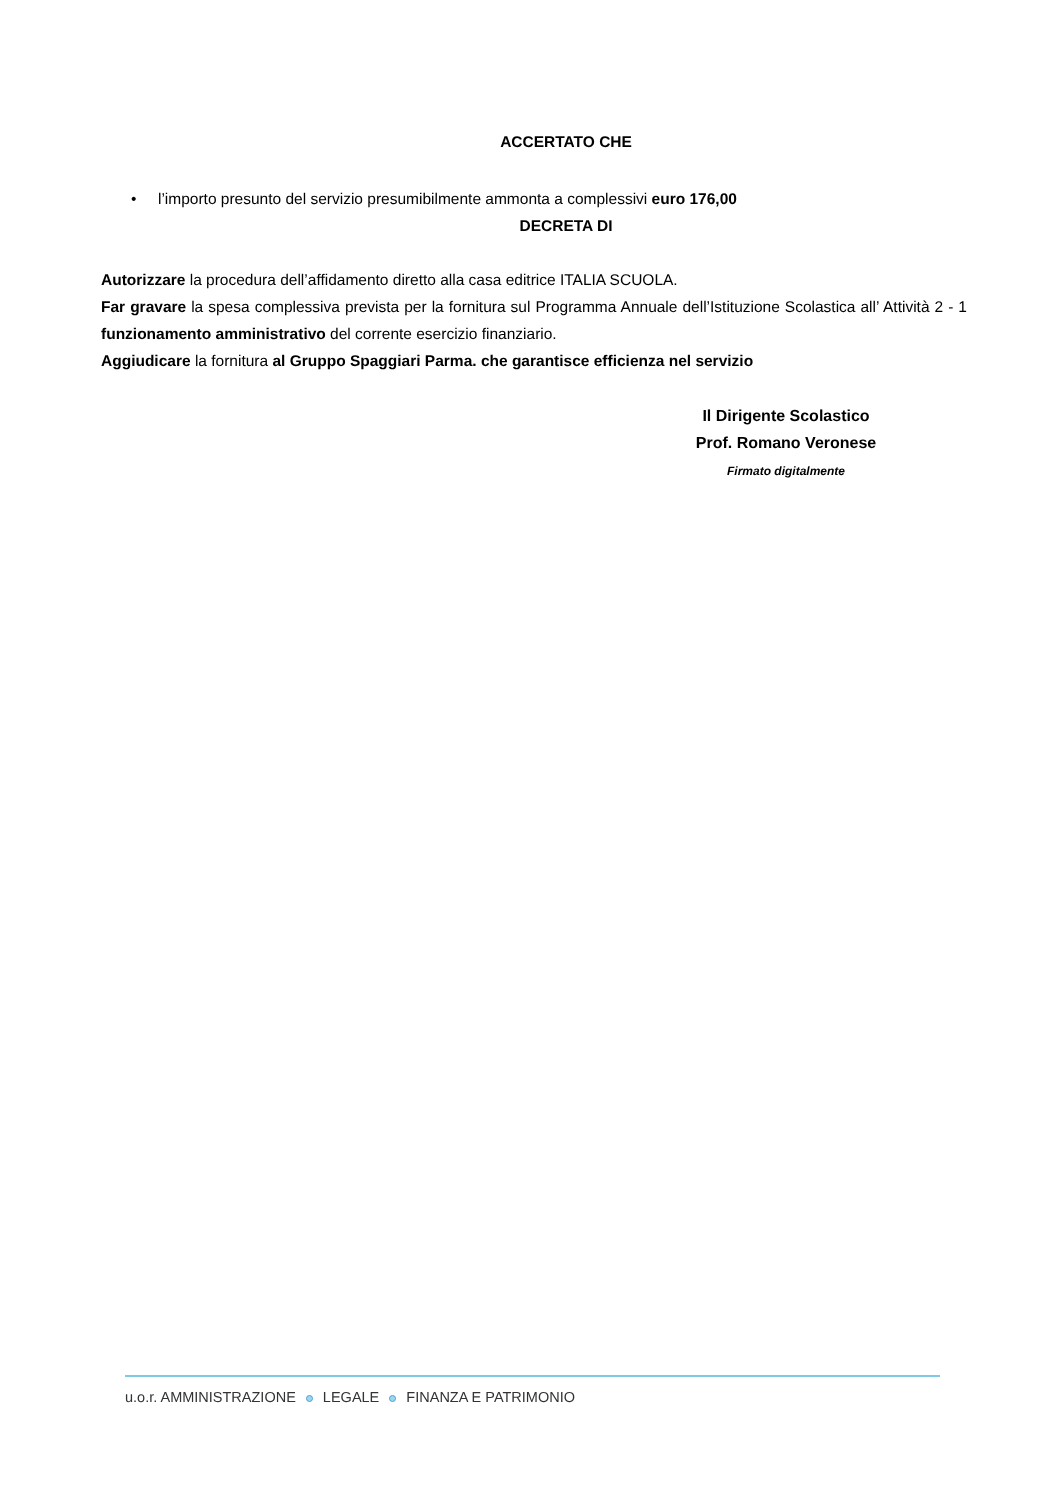ACCERTATO CHE
• l’importo presunto del servizio presumibilmente ammonta a complessivi euro 176,00
DECRETA DI
Autorizzare la procedura dell’affidamento diretto alla casa editrice ITALIA SCUOLA.
Far gravare la spesa complessiva prevista per la fornitura sul Programma Annuale dell’Istituzione Scolastica all’ Attività 2 - 1 funzionamento amministrativo del corrente esercizio finanziario.
Aggiudicare la fornitura al Gruppo Spaggiari Parma. che garantisce efficienza nel servizio
Il Dirigente Scolastico
Prof. Romano Veronese
Firmato digitalmente
u.o.r. AMMINISTRAZIONE LEGALE FINANZA E PATRIMONIO